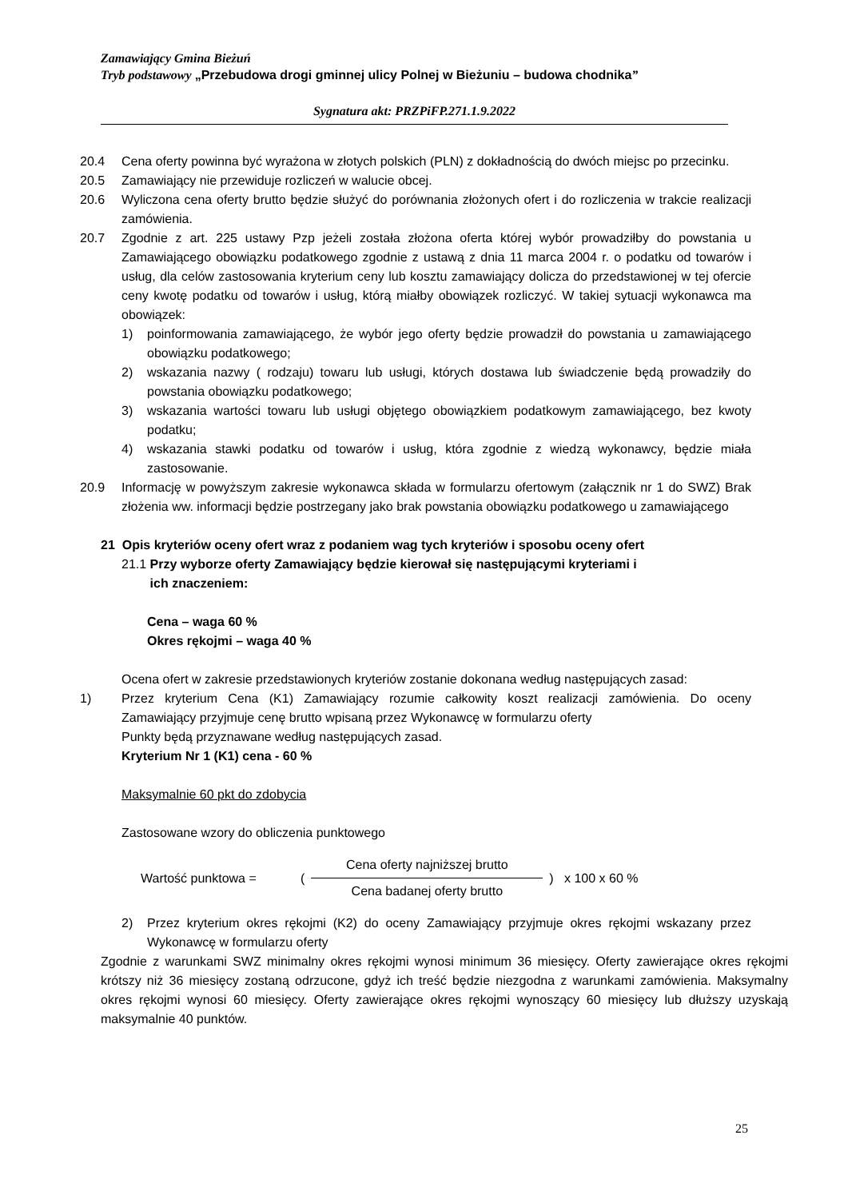Zamawiający Gmina Bieżuń
Tryb podstawowy „Przebudowa drogi gminnej ulicy Polnej w Bieżuniu – budowa chodnika”
Sygnatura akt: PRZPiFP.271.1.9.2022
20.4 Cena oferty powinna być wyrażona w złotych polskich (PLN) z dokładnością do dwóch miejsc po przecinku.
20.5 Zamawiający nie przewiduje rozliczeń w walucie obcej.
20.6 Wyliczona cena oferty brutto będzie służyć do porównania złożonych ofert i do rozliczenia w trakcie realizacji zamówienia.
20.7 Zgodnie z art. 225 ustawy Pzp jeżeli została złożona oferta której wybór prowadziłby do powstania u Zamawiającego obowiązku podatkowego zgodnie z ustawą z dnia 11 marca 2004 r. o podatku od towarów i usług, dla celów zastosowania kryterium ceny lub kosztu zamawiający dolicza do przedstawionej w tej ofercie ceny kwotę podatku od towarów i usług, którą miałby obowiązek rozliczyć. W takiej sytuacji wykonawca ma obowiązek:
1) poinformowania zamawiającego, że wybór jego oferty będzie prowadził do powstania u zamawiającego obowiązku podatkowego;
2) wskazania nazwy ( rodzaju) towaru lub usługi, których dostawa lub świadczenie będą prowadziły do powstania obowiązku podatkowego;
3) wskazania wartości towaru lub usługi objętego obowiązkiem podatkowym zamawiającego, bez kwoty podatku;
4) wskazania stawki podatku od towarów i usług, która zgodnie z wiedzą wykonawcy, będzie miała zastosowanie.
20.9 Informację w powyższym zakresie wykonawca składa w formularzu ofertowym (załącznik nr 1 do SWZ) Brak złożenia ww. informacji będzie postrzegany jako brak powstania obowiązku podatkowego u zamawiającego
21 Opis kryteriów oceny ofert wraz z podaniem wag tych kryteriów i sposobu oceny ofert
21.1 Przy wyborze oferty Zamawiający będzie kierował się następującymi kryteriami i
ich znaczeniem:
Cena – waga 60 %
Okres rękojmi – waga 40 %
Ocena ofert w zakresie przedstawionych kryteriów zostanie dokonana według następujących zasad:
1) Przez kryterium Cena (K1) Zamawiający rozumie całkowity koszt realizacji zamówienia. Do oceny Zamawiający przyjmuje cenę brutto wpisaną przez Wykonawcę w formularzu oferty
Punkty będą przyznawane według następujących zasad.
Kryterium Nr 1 (K1) cena - 60 %
Maksymalnie 60 pkt do zdobycia
Zastosowane wzory do obliczenia punktowego
Wartość punktowa = (
Cena oferty najniższej brutto
Cena badanej oferty brutto
) x 100 x 60 %
2) Przez kryterium okres rękojmi (K2) do oceny Zamawiający przyjmuje okres rękojmi wskazany przez Wykonawcę w formularzu oferty
Zgodnie z warunkami SWZ minimalny okres rękojmi wynosi minimum 36 miesięcy. Oferty zawierające okres rękojmi krótszy niż 36 miesięcy zostaną odrzucone, gdyż ich treść będzie niezgodna z warunkami zamówienia. Maksymalny okres rękojmi wynosi 60 miesięcy. Oferty zawierające okres rękojmi wynoszący 60 miesięcy lub dłuższy uzyskają maksymalnie 40 punktów.
25